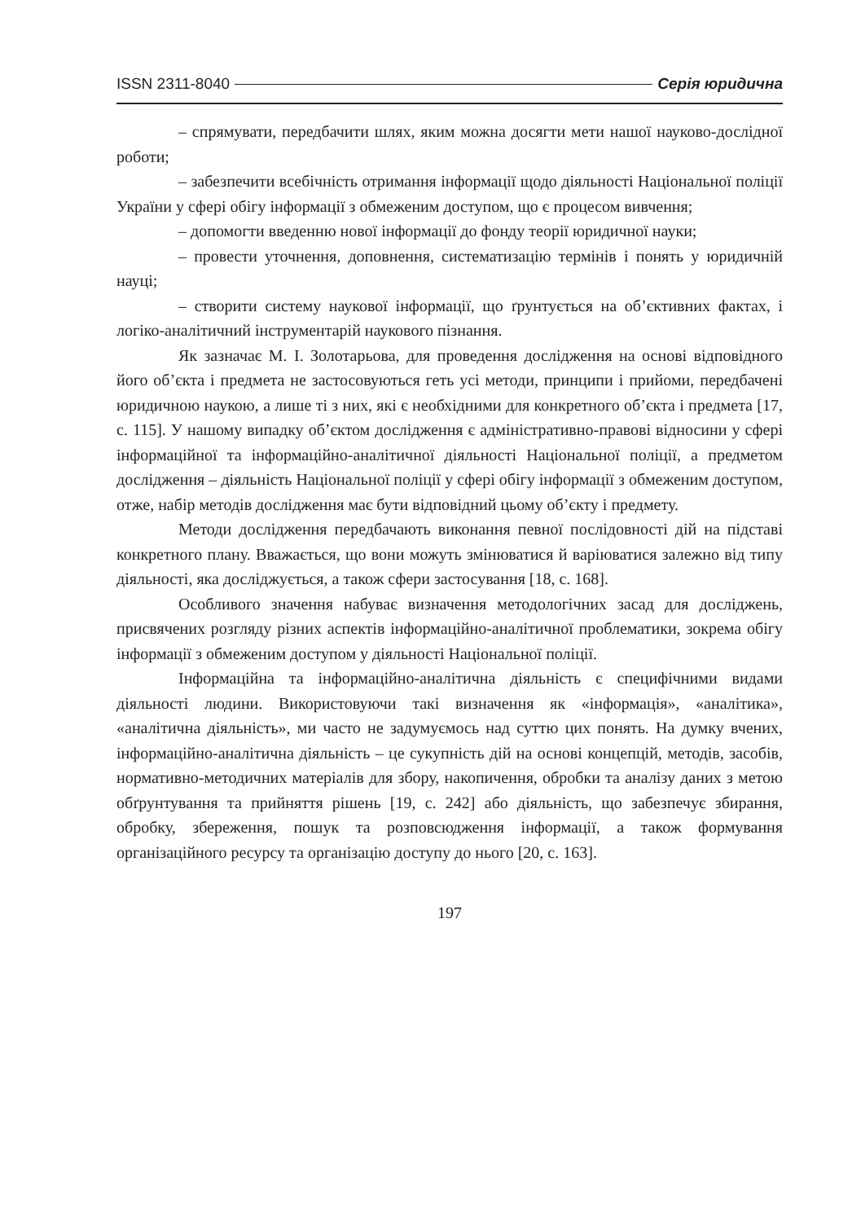ISSN 2311-8040 Серія юридична
– спрямувати, передбачити шлях, яким можна досягти мети нашої науково-дослідної роботи;
– забезпечити всебічність отримання інформації щодо діяльності Національної поліції України у сфері обігу інформації з обмеженим доступом, що є процесом вивчення;
– допомогти введенню нової інформації до фонду теорії юридичної науки;
– провести уточнення, доповнення, систематизацію термінів і понять у юридичній науці;
– створити систему наукової інформації, що ґрунтується на об’єктивних фактах, і логіко-аналітичний інструментарій наукового пізнання.
Як зазначає М. І. Золотарьова, для проведення дослідження на основі відповідного його об’єкта і предмета не застосовуються геть усі методи, принципи і прийоми, передбачені юридичною наукою, а лише ті з них, які є необхідними для конкретного об’єкта і предмета [17, с. 115]. У нашому випадку об’єктом дослідження є адміністративно-правові відносини у сфері інформаційної та інформаційно-аналітичної діяльності Національної поліції, а предметом дослідження – діяльність Національної поліції у сфері обігу інформації з обмеженим доступом, отже, набір методів дослідження має бути відповідний цьому об’єкту і предмету.
Методи дослідження передбачають виконання певної послідовності дій на підставі конкретного плану. Вважається, що вони можуть змінюватися й варіюватися залежно від типу діяльності, яка досліджується, а також сфери застосування [18, с. 168].
Особливого значення набуває визначення методологічних засад для досліджень, присвячених розгляду різних аспектів інформаційно-аналітичної проблематики, зокрема обігу інформації з обмеженим доступом у діяльності Національної поліції.
Інформаційна та інформаційно-аналітична діяльність є специфічними видами діяльності людини. Використовуючи такі визначення як «інформація», «аналітика», «аналітична діяльність», ми часто не задумуємось над суттю цих понять. На думку вчених, інформаційно-аналітична діяльність – це сукупність дій на основі концепцій, методів, засобів, нормативно-методичних матеріалів для збору, накопичення, обробки та аналізу даних з метою обґрунтування та прийняття рішень [19, с. 242] або діяльність, що забезпечує збирання, обробку, збереження, пошук та розповсюдження інформації, а також формування організаційного ресурсу та організацію доступу до нього [20, с. 163].
197